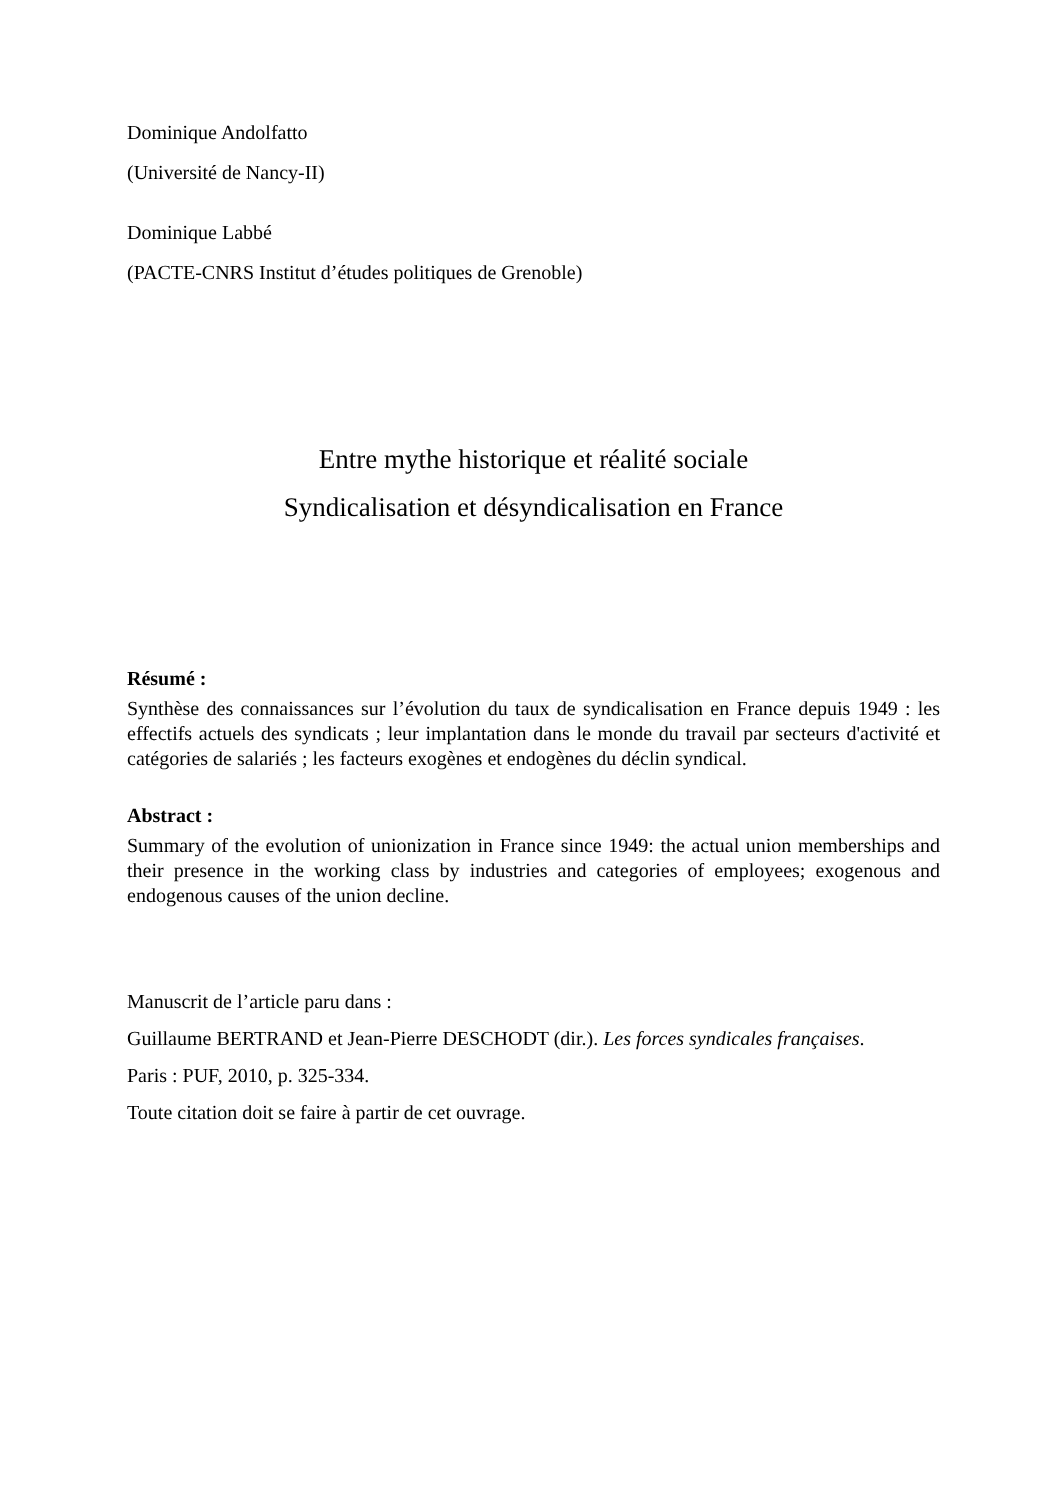Dominique Andolfatto
(Université de Nancy-II)
Dominique Labbé
(PACTE-CNRS Institut d’études politiques de Grenoble)
Entre mythe historique et réalité sociale
Syndicalisation et désyndicalisation en France
Résumé :
Synthèse des connaissances sur l’évolution du taux de syndicalisation en France depuis 1949 : les effectifs actuels des syndicats ; leur implantation dans le monde du travail par secteurs d'activité et catégories de salariés ; les facteurs exogènes et endogènes du déclin syndical.
Abstract :
Summary of the evolution of unionization in France since 1949: the actual union memberships and their presence in the working class by industries and categories of employees; exogenous and endogenous causes of the union decline.
Manuscrit de l’article paru dans :
Guillaume BERTRAND et Jean-Pierre DESCHODT (dir.). Les forces syndicales françaises.
Paris : PUF, 2010, p. 325-334.
Toute citation doit se faire à partir de cet ouvrage.